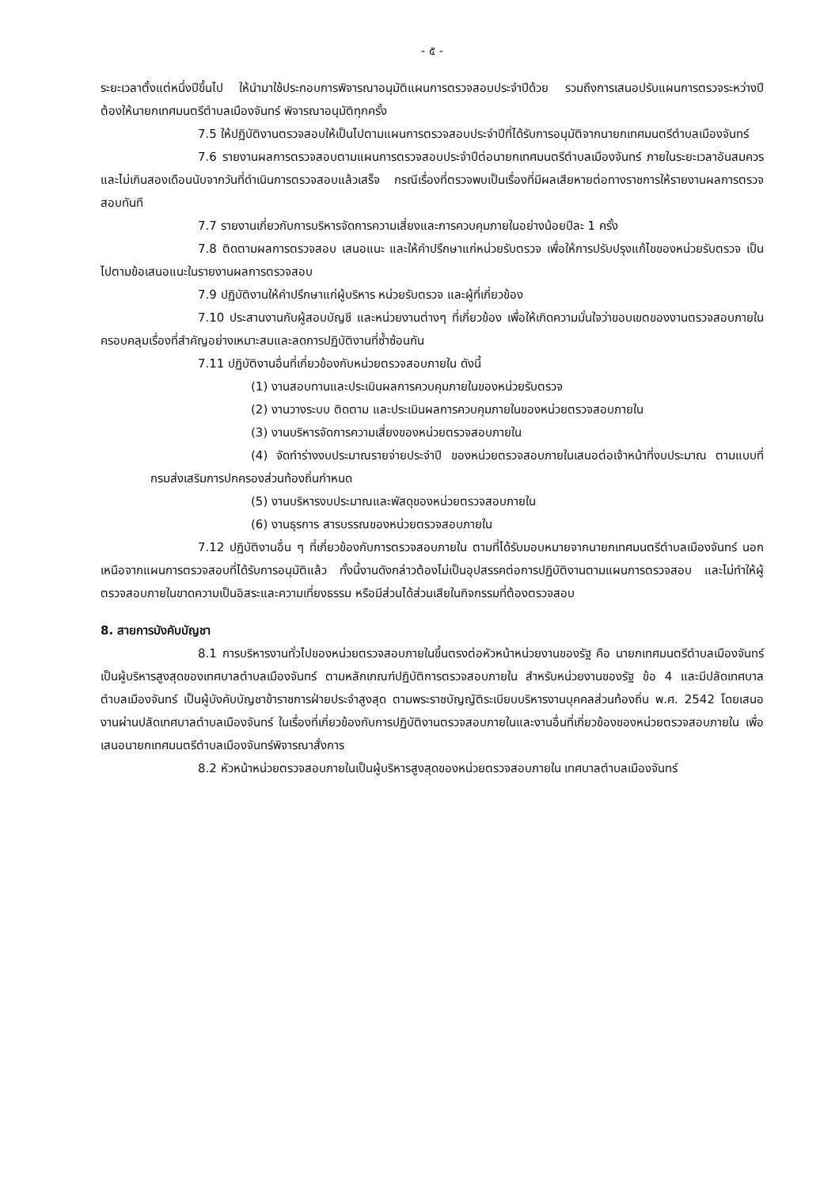- ๕ -
ระยะเวลาตั้งแต่หนึ่งปีขึ้นไป ให้นำมาใช้ประกอบการพิจารณาอนุมัติแผนการตรวจสอบประจำปีด้วย รวมถึงการเสนอปรับแผนการตรวจระหว่างปี ต้องให้นายกเทศมนตรีตำบลเมืองจันทร์ พิจารณาอนุมัติทุกครั้ง
7.5 ให้ปฏิบัติงานตรวจสอบให้เป็นไปตามแผนการตรวจสอบประจำปีที่ได้รับการอนุมัติจากนายกเทศมนตรีตำบลเมืองจันทร์
7.6 รายงานผลการตรวจสอบตามแผนการตรวจสอบประจำปีต่อนายกเทศมนตรีตำบลเมืองจันทร์ ภายในระยะเวลาอันสมควรและไม่เกินสองเดือนนับจากวันที่ดำเนินการตรวจสอบแล้วเสร็จ กรณีเรื่องที่ตรวจพบเป็นเรื่องที่มีผลเสียหายต่อทางราชการให้รายงานผลการตรวจสอบทันที
7.7 รายงานเกี่ยวกับการบริหารจัดการความเสี่ยงและการควบคุมภายในอย่างน้อยปีละ 1 ครั้ง
7.8 ติดตามผลการตรวจสอบ เสนอแนะ และให้คำปรึกษาแก่หน่วยรับตรวจ เพื่อให้การปรับปรุงแก้ไขของหน่วยรับตรวจ เป็นไปตามข้อเสนอแนะในรายงานผลการตรวจสอบ
7.9 ปฏิบัติงานให้คำปรึกษาแก่ผู้บริหาร หน่วยรับตรวจ และผู้ที่เกี่ยวข้อง
7.10 ประสานงานกับผู้สอบบัญชี และหน่วยงานต่างๆ ที่เกี่ยวข้อง เพื่อให้เกิดความมั่นใจว่าขอบเขตของงานตรวจสอบภายในครอบคลุมเรื่องที่สำคัญอย่างเหมาะสมและลดการปฏิบัติงานที่ซ้ำซ้อนกัน
7.11 ปฏิบัติงานอื่นที่เกี่ยวข้องกับหน่วยตรวจสอบภายใน ดังนี้
(1) งานสอบทานและประเมินผลการควบคุมภายในของหน่วยรับตรวจ
(2) งานวางระบบ ติดตาม และประเมินผลการควบคุมภายในของหน่วยตรวจสอบภายใน
(3) งานบริหารจัดการความเสี่ยงของหน่วยตรวจสอบภายใน
(4) จัดทำร่างงบประมาณรายจ่ายประจำปี ของหน่วยตรวจสอบภายในเสนอต่อเจ้าหน้าที่งบประมาณ ตามแบบที่กรมส่งเสริมการปกครองส่วนท้องถิ่นกำหนด
(5) งานบริหารงบประมาณและพัสดุของหน่วยตรวจสอบภายใน
(6) งานธุรการ สารบรรณของหน่วยตรวจสอบภายใน
7.12 ปฏิบัติงานอื่น ๆ ที่เกี่ยวข้องกับการตรวจสอบภายใน ตามที่ได้รับมอบหมายจากนายกเทศมนตรีตำบลเมืองจันทร์ นอกเหนือจากแผนการตรวจสอบที่ได้รับการอนุมัติแล้ว ทั้งนี้งานดังกล่าวต้องไม่เป็นอุปสรรคต่อการปฏิบัติงานตามแผนการตรวจสอบ และไม่ทำให้ผู้ตรวจสอบภายในขาดความเป็นอิสระและความเที่ยงธรรม หรือมีส่วนได้ส่วนเสียในกิจกรรมที่ต้องตรวจสอบ
8. สายการบังคับบัญชา
8.1 การบริหารงานทั่วไปของหน่วยตรวจสอบภายในขึ้นตรงต่อหัวหน้าหน่วยงานของรัฐ คือ นายกเทศมนตรีตำบลเมืองจันทร์ เป็นผู้บริหารสูงสุดของเทศบาลตำบลเมืองจันทร์ ตามหลักเกณฑ์ปฏิบัติการตรวจสอบภายใน สำหรับหน่วยงานของรัฐ ข้อ 4 และมีปลัดเทศบาลตำบลเมืองจันทร์ เป็นผู้บังคับบัญชาข้าราชการฝ่ายประจำสูงสุด ตามพระราชบัญญัติระเบียบบริหารงานบุคคลส่วนท้องถิ่น พ.ศ. 2542 โดยเสนองานผ่านปลัดเทศบาลตำบลเมืองจันทร์ ในเรื่องที่เกี่ยวข้องกับการปฏิบัติงานตรวจสอบภายในและงานอื่นที่เกี่ยวข้องของหน่วยตรวจสอบภายใน เพื่อเสนอนายกเทศมนตรีตำบลเมืองจันทร์พิจารณาสั่งการ
8.2 หัวหน้าหน่วยตรวจสอบภายในเป็นผู้บริหารสูงสุดของหน่วยตรวจสอบภายใน เทศบาลตำบลเมืองจันทร์